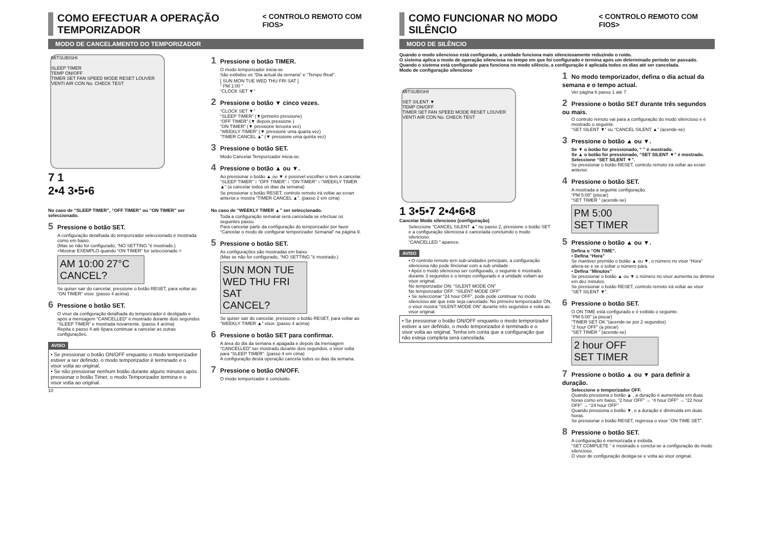COMO EFECTUAR A OPERAÇÃO TEMPORIZADOR < CONTROLO REMOTO COM FIOS>
MODO DE CANCELAMENTO DO TEMPORIZADOR
MITSUBISHI
SLEEP TIMER
TEMP ON/OFF
TIMER SET FAN SPEED MODE RESET LOUVER VENTI AIR CON No. CHECK TEST
7 1
2•4 3•5•6
1 Pressione o botão TIMER.
O modo temporizador inicia-se
São exibidos os “Dia actual da semana” e “Tempo Real”.
[ SUN MON TUE WED THU FRI SAT ]
“ PM 1:00 ”
“CLOCK SET ▼”
2 Pressione o botão ▼ cinco vezes.
“CLOCK SET ▼”
“SLEEP TIMER” (▼(primeiro pressione)
“OFF TIMER” (▼ depois pressione )
“ON TIMER” (▼ pressione terceira vez)
“WEEKLY TIMER” (▼ pressione uma quarta vez)
“TIMER CANCEL ▲” (▼ pressione uma quinta vez)
3 Pressione o botão SET.
Modo Cancelar Temporizador inicia-se.
4 Pressione o botão ▲ ou ▼.
Ao pressionar o botão ▲ ou ▼ é possível escolher o item a cancelar.
“SLEEP TIMER” ↕ “OFF TIMER” ↕ “ON TIMER” ↕ “WEEKLY TIMER ▲” (a cancelar todos os dias da semana)
Se pressionar o botão RESET, controlo remoto irá voltar ao ecran anterior.e mostra “TIMER CANCEL ▲”. (passo 2 em cima)
No caso de “SLEEP TIMER”, “OFF TIMER” ou “ON TIMER” ser seleccionado.
5 Pressione o botão SET.
A configuração detalhada do temporizador seleccionado é mostrada como em baixo.
(Mas se não for configurado, “NO SETTING ”é mostrado.)
<Mostrar EXEMPLO quando “ON TIMER” for seleccionado >
AM 10:00 27°C
CANCEL?
Se quiser sair do cancelar, pressione o botão RESET, para voltar ao “ON TIMER” visor. (passo 4 acima)
6 Pressione o botão SET.
O visor da configuração detalhada do temporizador é desligado e após a mensagem “CANCELLED” é mostrado durante dois segundos “SLEEP TIMER” e mostrada novamente. (passo 4 acima)
Repita o passo 4 até 6para continuar a cancelar as outras configurações.
AVISO
• Se pressionar o botão ON/OFF enquanto o modo temporizador estiver a ser definido, o modo temporizador é terminado e o visor volta ao original.
• Se não pressionar nenhum botão durante alguns minutos após pressionar o botão Timer, o modo Temporizador termina e o visor volta ao original.
10
No caso de “WEEKLY TIMER ▲” ser seleccionado.
Toda a configuração semanal será cancelada se efectuar os seguintes passo.
Para cancelar parte da configuração do temporizador por favor “Cancelar o modo de configurar temporizador Semanal” na página 9.
5 Pressione o botão SET.
As configurações são mostradas em baixo.
(Mas se não for configurado, “NO SETTING ”é mostrado.)
SUN MON TUE WED THU FRI SAT
CANCEL?
Se quiser sair do cancelar, pressione o botão RESET, para voltar ao “WEEKLY TIMER ▲” visor. (passo 4 acima)
6 Pressione o botão SET para confirmar.
A área do dia da semana é apagada e depois da mensagem “CANCELLED” ser mostrado durante dois segundos, o visor volta para “SLEEP TIMER”. (passo 4 em cima)
A configuração desta operação cancela todos os dias da semana.
7 Pressione o botão ON/OFF.
O modo temporizador é concluido.
COMO FUNCIONAR NO MODO SILÊNCIO < CONTROLO REMOTO COM FIOS>
MODO DE SILÊNCIO
Quando o modo silencioso está configurado, a unidade funciona mais silenciosamente reduzindo o ruído.
O sistema aplica o modo de operação silenciosa no tempo em que foi configurado e termina após um determinado período ter passado.
Quando o sistema está configurado para funciona no modo silêncio, a configuração é aplicada todos os dias até ser cancelada.
Modo de configuração silencioso
MITSUBISHI
SET SILENT ▼
TEMP ON/OFF
TIMER SET FAN SPEED MODE RESET LOUVER VENTI AIR CON No. CHECK TEST
1 3•5•7 2•4•6•8
Cancelar Modo silencioso (configuração)
Seleccione “CANCEL SILENT ▲” no passo 2, pressione o botão SET e a configuração silenciosa é cancelada concluindo o modo silencioso.
“CANCELLED ” aparece.
AVISO
• O controlo remoto tem sub-unidades principais, a configuração silenciosa não pode fincionar com a sub unidade.
• Após o modo silencioso ser configurado, o seguinte é mostrado durante 3 segundos e o tempo configurado e a unidade voltam ao visor original.
No temporizador ON: “SILENT MODE ON”
No temporizador OFF: “SILENT MODE OFF”
• Se seleccionar “24 hour OFF”, pode pode continuar no modo silencioso até que este seja cancelado. No primeiro temporizador ON, o visor mostra “SILENT MODE ON” durante três segundos e volta ao visor original.
• Se pressionar o botão ON/OFF enquanto o modo temporizador estiver a ser definido, o modo temporizador é terminado e o visor volta ao original. Tenha em conta que a configuração que não esteja completa será cancelada.
1 No modo temporizador, defina o dia actual da semana e o tempo actual.
Ver página 6 passo 1 até 7
2 Pressione o botão SET durante três segundos ou mais.
O controlo remoto vai para a configuração do modo silencioso e é mostrado o seguinte.
“SET SILENT ▼” ou “CANCEL SILENT ▲” (acende-se)
3 Pressione o botão ▲ ou ▼.
Se ▼ o botão for pressionado, “ ” é mostrado.
Se ▲ o botão for pressionado, “SET SILENT ▼” é mostrado.
Seleccione “SET SILENT ▼”.
Se pressionar o botão RESET, controlo remoto irá voltar ao ecran anterior.
4 Pressione o botão SET.
A mostrada a seguinte configuração.
“PM 5:00” (piscar)
“SET TIMER ” (acende-se)
PM 5:00
SET TIMER
5 Pressione o botão ▲ ou ▼.
Defina o “ON TIME”.
• Defina “Hora”
Se mantiver premido o botão ▲ ou ▼, o número no visor “Hora” altera-se e se o soltar o número pára.
• Defina “Minutos”
Se pressionar o botão ▲ ou ▼ o número no visor aumenta ou diminui em dez minutos.
Se pressionar o botão RESET, controlo remoto irá voltar ao visor “SET SILENT ▼”.
6 Pressione o botão SET.
O ON TIME está configurado e é exibido o seguinte.
“PM 5:00” (a piscar)
“TIMER SET OK ”(acende-se por 2 segundos)
“2 hour OFF” (a piscar)
“SET TIMER ” (acende-se)
2 hour OFF
SET TIMER
7 Pressione o botão ▲ ou ▼ para definir a duração.
Seleccione o temporizador OFF.
Quando pressiona o botão ▲ , a duração é aumentada em duas horas como em baixo, “2 hour OFF” → “4 hour OFF” → “22 hour OFF” → “24 hour OFF”
Quando pressiona o botão ▼, e a duração é diminuida em duas horas.
Se pressionar o botão RESET, regressa o visor “ON TIME SET”.
8 Pressione o botão SET.
A configuração é memorizada e exibida.
“SET COMPLETE ” é mostrado e conclui-se a configuração do modo silencioso.
O visor de configuração desliga-se e volta ao visor original.